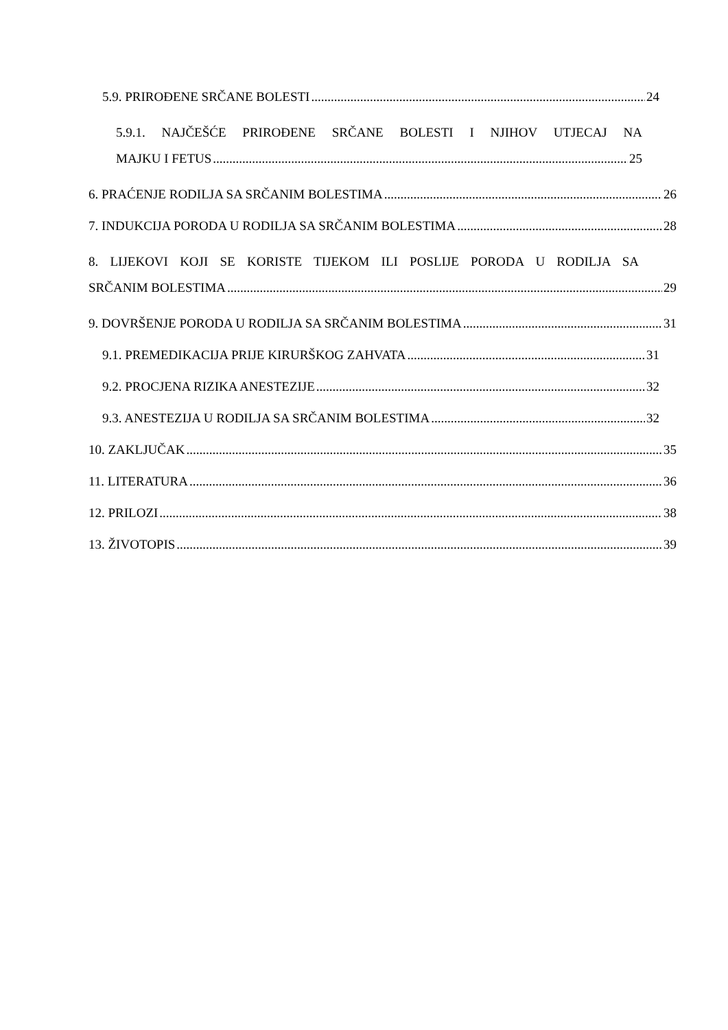5.9. PRIROĐENE SRČANE BOLESTI 24
5.9.1. NAJČEŠĆE PRIROĐENE SRČANE BOLESTI I NJIHOV UTJECAJ NA
MAJKU I FETUS 25
6. PRAĆENJE RODILJA SA SRČANIM BOLESTIMA 26
7. INDUKCIJA PORODA U RODILJA SA SRČANIM BOLESTIMA 28
8. LIJEKOVI KOJI SE KORISTE TIJEKOM ILI POSLIJE PORODA U RODILJA SA
SRČANIM BOLESTIMA 29
9. DOVRŠENJE PORODA U RODILJA SA SRČANIM BOLESTIMA 31
9.1. PREMEDIKACIJA PRIJE KIRURŠKOG ZAHVATA 31
9.2. PROCJENA RIZIKA ANESTEZIJE 32
9.3. ANESTEZIJA U RODILJA SA SRČANIM BOLESTIMA 32
10. ZAKLJUČAK 35
11. LITERATURA 36
12. PRILOZI 38
13. ŽIVOTOPIS 39